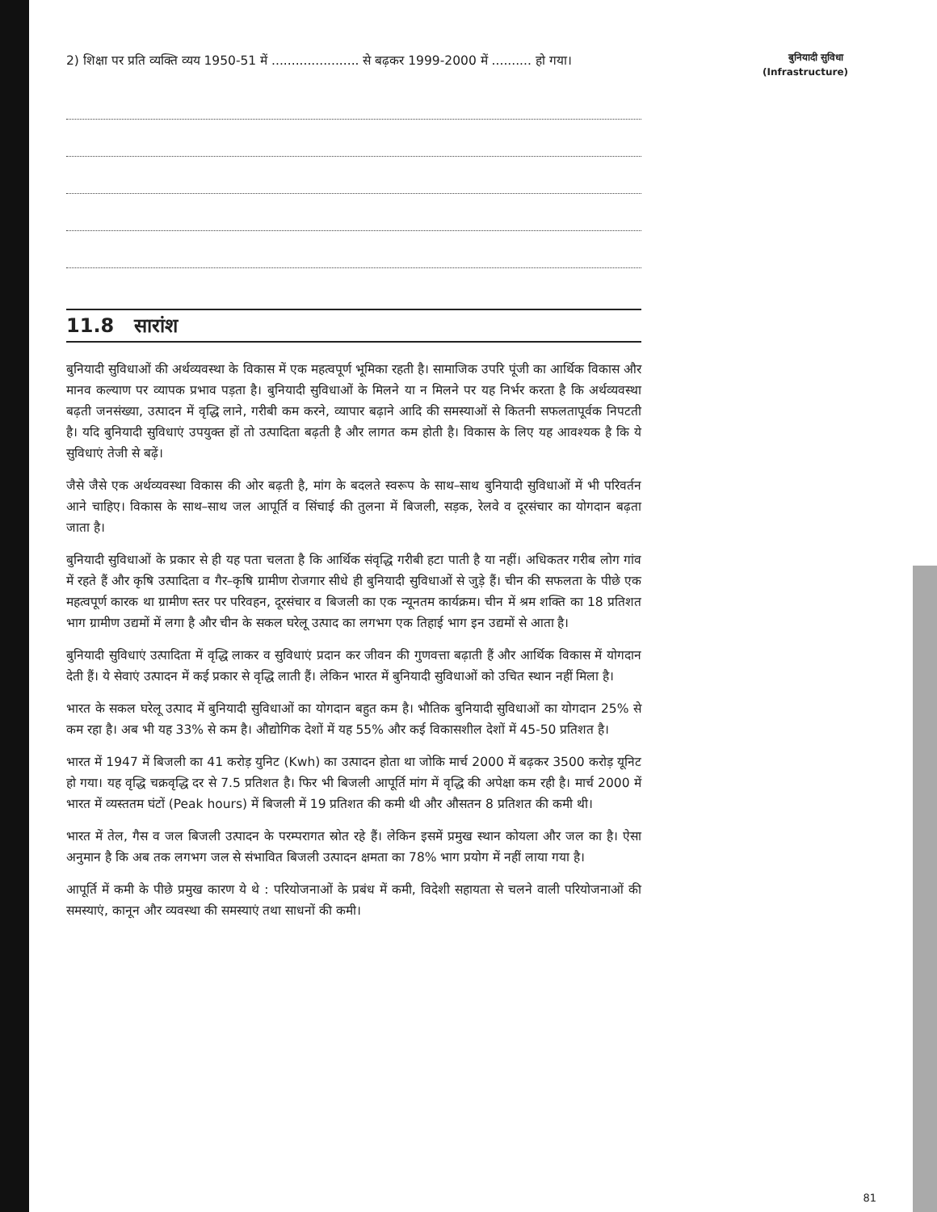2) शिक्षा पर प्रति व्यक्ति व्यय 1950-51 में ...................... से बढ़कर 1999-2000 में .......... हो गया।
11.8 सारांश
बुनियादी सुविधाओं की अर्थव्यवस्था के विकास में एक महत्वपूर्ण भूमिका रहती है। सामाजिक उपरि पूंजी का आर्थिक विकास और मानव कल्याण पर व्यापक प्रभाव पड़ता है। बुनियादी सुविधाओं के मिलने या न मिलने पर यह निर्भर करता है कि अर्थव्यवस्था बढ़ती जनसंख्या, उत्पादन में वृद्धि लाने, गरीबी कम करने, व्यापार बढ़ाने आदि की समस्याओं से कितनी सफलतापूर्वक निपटती है। यदि बुनियादी सुविधाएं उपयुक्त हों तो उत्पादिता बढ़ती है और लागत कम होती है। विकास के लिए यह आवश्यक है कि ये सुविधाएं तेजी से बढ़ें।
जैसे जैसे एक अर्थव्यवस्था विकास की ओर बढ़ती है, मांग के बदलते स्वरूप के साथ–साथ बुनियादी सुविधाओं में भी परिवर्तन आने चाहिए। विकास के साथ–साथ जल आपूर्ति व सिंचाई की तुलना में बिजली, सड़क, रेलवे व दूरसंचार का योगदान बढ़ता जाता है।
बुनियादी सुविधाओं के प्रकार से ही यह पता चलता है कि आर्थिक संवृद्धि गरीबी हटा पाती है या नहीं। अधिकतर गरीब लोग गांव में रहते हैं और कृषि उत्पादिता व गैर–कृषि ग्रामीण रोजगार सीधे ही बुनियादी सुविधाओं से जुड़े हैं। चीन की सफलता के पीछे एक महत्वपूर्ण कारक था ग्रामीण स्तर पर परिवहन, दूरसंचार व बिजली का एक न्यूनतम कार्यक्रम। चीन में श्रम शक्ति का 18 प्रतिशत भाग ग्रामीण उद्यमों में लगा है और चीन के सकल घरेलू उत्पाद का लगभग एक तिहाई भाग इन उद्यमों से आता है।
बुनियादी सुविधाएं उत्पादिता में वृद्धि लाकर व सुविधाएं प्रदान कर जीवन की गुणवत्ता बढ़ाती हैं और आर्थिक विकास में योगदान देती हैं। ये सेवाएं उत्पादन में कई प्रकार से वृद्धि लाती हैं। लेकिन भारत में बुनियादी सुविधाओं को उचित स्थान नहीं मिला है।
भारत के सकल घरेलू उत्पाद में बुनियादी सुविधाओं का योगदान बहुत कम है। भौतिक बुनियादी सुविधाओं का योगदान 25% से कम रहा है। अब भी यह 33% से कम है। औद्योगिक देशों में यह 55% और कई विकासशील देशों में 45-50 प्रतिशत है।
भारत में 1947 में बिजली का 41 करोड़ युनिट (Kwh) का उत्पादन होता था जोकि मार्च 2000 में बढ़कर 3500 करोड़ यूनिट हो गया। यह वृद्धि चक्रवृद्धि दर से 7.5 प्रतिशत है। फिर भी बिजली आपूर्ति मांग में वृद्धि की अपेक्षा कम रही है। मार्च 2000 में भारत में व्यस्ततम घंटों (Peak hours) में बिजली में 19 प्रतिशत की कमी थी और औसतन 8 प्रतिशत की कमी थी।
भारत में तेल, गैस व जल बिजली उत्पादन के परम्परागत स्रोत रहे हैं। लेकिन इसमें प्रमुख स्थान कोयला और जल का है। ऐसा अनुमान है कि अब तक लगभग जल से संभावित बिजली उत्पादन क्षमता का 78% भाग प्रयोग में नहीं लाया गया है।
आपूर्ति में कमी के पीछे प्रमुख कारण ये थे : परियोजनाओं के प्रबंध में कमी, विदेशी सहायता से चलने वाली परियोजनाओं की समस्याएं, कानून और व्यवस्था की समस्याएं तथा साधनों की कमी।
बुनियादी सुविधा
(Infrastructure)
81